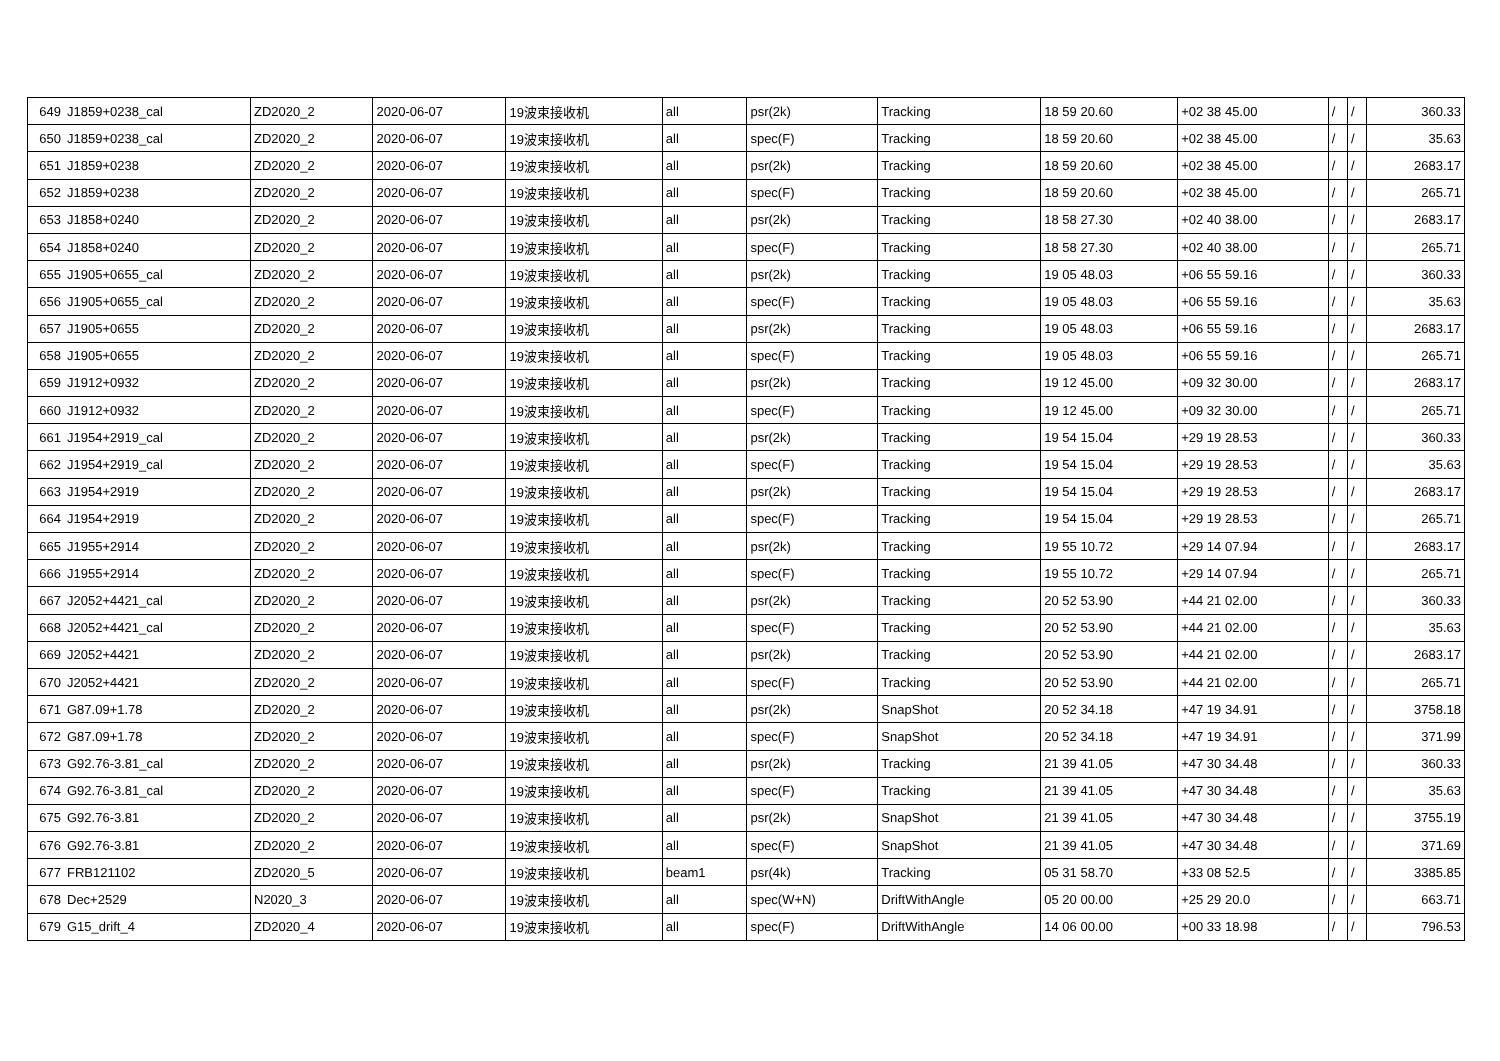| 649 | J1859+0238_cal | ZD2020_2 | 2020-06-07 | 19波束接收机 | all | psr(2k) | Tracking | 18 59 20.60 | +02 38 45.00 | / | / | 360.33 |
| 650 | J1859+0238_cal | ZD2020_2 | 2020-06-07 | 19波束接收机 | all | spec(F) | Tracking | 18 59 20.60 | +02 38 45.00 | / | / | 35.63 |
| 651 | J1859+0238 | ZD2020_2 | 2020-06-07 | 19波束接收机 | all | psr(2k) | Tracking | 18 59 20.60 | +02 38 45.00 | / | / | 2683.17 |
| 652 | J1859+0238 | ZD2020_2 | 2020-06-07 | 19波束接收机 | all | spec(F) | Tracking | 18 59 20.60 | +02 38 45.00 | / | / | 265.71 |
| 653 | J1858+0240 | ZD2020_2 | 2020-06-07 | 19波束接收机 | all | psr(2k) | Tracking | 18 58 27.30 | +02 40 38.00 | / | / | 2683.17 |
| 654 | J1858+0240 | ZD2020_2 | 2020-06-07 | 19波束接收机 | all | spec(F) | Tracking | 18 58 27.30 | +02 40 38.00 | / | / | 265.71 |
| 655 | J1905+0655_cal | ZD2020_2 | 2020-06-07 | 19波束接收机 | all | psr(2k) | Tracking | 19 05 48.03 | +06 55 59.16 | / | / | 360.33 |
| 656 | J1905+0655_cal | ZD2020_2 | 2020-06-07 | 19波束接收机 | all | spec(F) | Tracking | 19 05 48.03 | +06 55 59.16 | / | / | 35.63 |
| 657 | J1905+0655 | ZD2020_2 | 2020-06-07 | 19波束接收机 | all | psr(2k) | Tracking | 19 05 48.03 | +06 55 59.16 | / | / | 2683.17 |
| 658 | J1905+0655 | ZD2020_2 | 2020-06-07 | 19波束接收机 | all | spec(F) | Tracking | 19 05 48.03 | +06 55 59.16 | / | / | 265.71 |
| 659 | J1912+0932 | ZD2020_2 | 2020-06-07 | 19波束接收机 | all | psr(2k) | Tracking | 19 12 45.00 | +09 32 30.00 | / | / | 2683.17 |
| 660 | J1912+0932 | ZD2020_2 | 2020-06-07 | 19波束接收机 | all | spec(F) | Tracking | 19 12 45.00 | +09 32 30.00 | / | / | 265.71 |
| 661 | J1954+2919_cal | ZD2020_2 | 2020-06-07 | 19波束接收机 | all | psr(2k) | Tracking | 19 54 15.04 | +29 19 28.53 | / | / | 360.33 |
| 662 | J1954+2919_cal | ZD2020_2 | 2020-06-07 | 19波束接收机 | all | spec(F) | Tracking | 19 54 15.04 | +29 19 28.53 | / | / | 35.63 |
| 663 | J1954+2919 | ZD2020_2 | 2020-06-07 | 19波束接收机 | all | psr(2k) | Tracking | 19 54 15.04 | +29 19 28.53 | / | / | 2683.17 |
| 664 | J1954+2919 | ZD2020_2 | 2020-06-07 | 19波束接收机 | all | spec(F) | Tracking | 19 54 15.04 | +29 19 28.53 | / | / | 265.71 |
| 665 | J1955+2914 | ZD2020_2 | 2020-06-07 | 19波束接收机 | all | psr(2k) | Tracking | 19 55 10.72 | +29 14 07.94 | / | / | 2683.17 |
| 666 | J1955+2914 | ZD2020_2 | 2020-06-07 | 19波束接收机 | all | spec(F) | Tracking | 19 55 10.72 | +29 14 07.94 | / | / | 265.71 |
| 667 | J2052+4421_cal | ZD2020_2 | 2020-06-07 | 19波束接收机 | all | psr(2k) | Tracking | 20 52 53.90 | +44 21 02.00 | / | / | 360.33 |
| 668 | J2052+4421_cal | ZD2020_2 | 2020-06-07 | 19波束接收机 | all | spec(F) | Tracking | 20 52 53.90 | +44 21 02.00 | / | / | 35.63 |
| 669 | J2052+4421 | ZD2020_2 | 2020-06-07 | 19波束接收机 | all | psr(2k) | Tracking | 20 52 53.90 | +44 21 02.00 | / | / | 2683.17 |
| 670 | J2052+4421 | ZD2020_2 | 2020-06-07 | 19波束接收机 | all | spec(F) | Tracking | 20 52 53.90 | +44 21 02.00 | / | / | 265.71 |
| 671 | G87.09+1.78 | ZD2020_2 | 2020-06-07 | 19波束接收机 | all | psr(2k) | SnapShot | 20 52 34.18 | +47 19 34.91 | / | / | 3758.18 |
| 672 | G87.09+1.78 | ZD2020_2 | 2020-06-07 | 19波束接收机 | all | spec(F) | SnapShot | 20 52 34.18 | +47 19 34.91 | / | / | 371.99 |
| 673 | G92.76-3.81_cal | ZD2020_2 | 2020-06-07 | 19波束接收机 | all | psr(2k) | Tracking | 21 39 41.05 | +47 30 34.48 | / | / | 360.33 |
| 674 | G92.76-3.81_cal | ZD2020_2 | 2020-06-07 | 19波束接收机 | all | spec(F) | Tracking | 21 39 41.05 | +47 30 34.48 | / | / | 35.63 |
| 675 | G92.76-3.81 | ZD2020_2 | 2020-06-07 | 19波束接收机 | all | psr(2k) | SnapShot | 21 39 41.05 | +47 30 34.48 | / | / | 3755.19 |
| 676 | G92.76-3.81 | ZD2020_2 | 2020-06-07 | 19波束接收机 | all | spec(F) | SnapShot | 21 39 41.05 | +47 30 34.48 | / | / | 371.69 |
| 677 | FRB121102 | ZD2020_5 | 2020-06-07 | 19波束接收机 | beam1 | psr(4k) | Tracking | 05 31 58.70 | +33 08 52.5 | / | / | 3385.85 |
| 678 | Dec+2529 | N2020_3 | 2020-06-07 | 19波束接收机 | all | spec(W+N) | DriftWithAngle | 05 20 00.00 | +25 29 20.0 | / | / | 663.71 |
| 679 | G15_drift_4 | ZD2020_4 | 2020-06-07 | 19波束接收机 | all | spec(F) | DriftWithAngle | 14 06 00.00 | +00 33 18.98 | / | / | 796.53 |